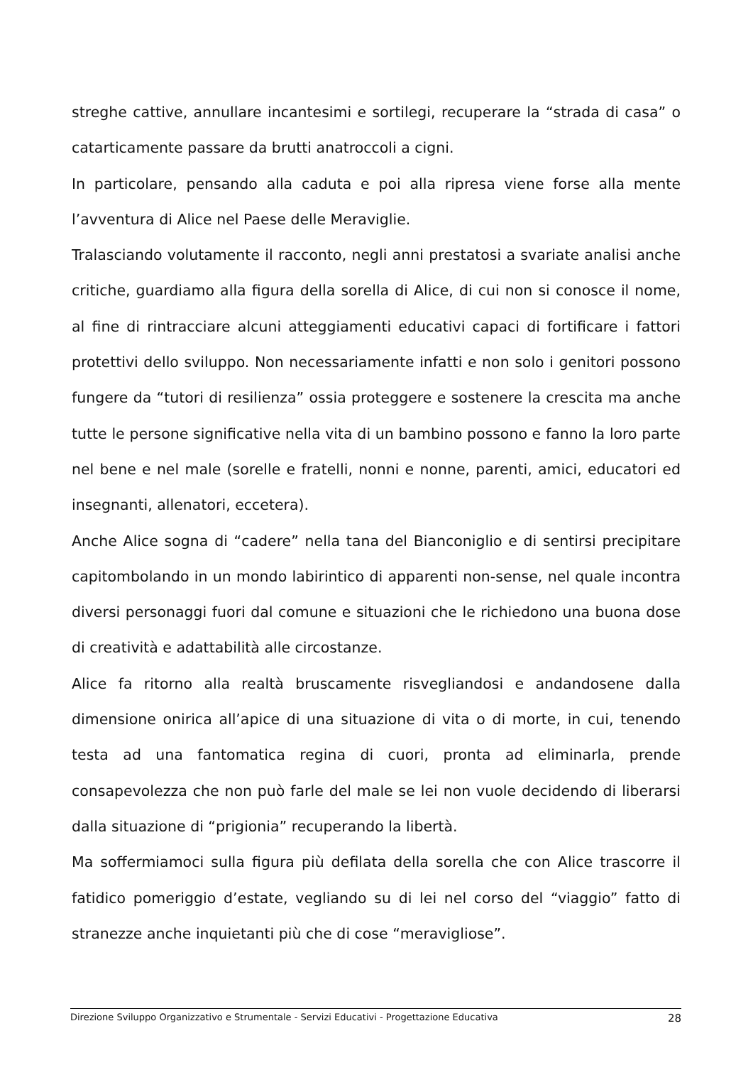streghe cattive, annullare incantesimi e sortilegi, recuperare la “strada di casa” o catarticamente passare da brutti anatroccoli a cigni.
In particolare, pensando alla caduta e poi alla ripresa viene forse alla mente l’avventura di Alice nel Paese delle Meraviglie.
Tralasciando volutamente il racconto, negli anni prestatosi a svariate analisi anche critiche, guardiamo alla figura della sorella di Alice, di cui non si conosce il nome, al fine di rintracciare alcuni atteggiamenti educativi capaci di fortificare i fattori protettivi dello sviluppo. Non necessariamente infatti e non solo i genitori possono fungere da “tutori di resilienza” ossia proteggere e sostenere la crescita ma anche tutte le persone significative nella vita di un bambino possono e fanno la loro parte nel bene e nel male (sorelle e fratelli, nonni e nonne, parenti, amici, educatori ed insegnanti, allenatori, eccetera).
Anche Alice sogna di “cadere” nella tana del Bianconiglio e di sentirsi precipitare capitombolando in un mondo labirintico di apparenti non-sense, nel quale incontra diversi personaggi fuori dal comune e situazioni che le richiedono una buona dose di creatività e adattabilità alle circostanze.
Alice fa ritorno alla realtà bruscamente risvegliandosi e andandosene dalla dimensione onirica all’apice di una situazione di vita o di morte, in cui, tenendo testa ad una fantomatica regina di cuori, pronta ad eliminarla, prende consapevolezza che non può farle del male se lei non vuole decidendo di liberarsi dalla situazione di “prigionia” recuperando la libertà.
Ma soffermiamoci sulla figura più defilata della sorella che con Alice trascorre il fatidico pomeriggio d’estate, vegliando su di lei nel corso del “viaggio” fatto di stranezze anche inquietanti più che di cose “meravigliose”.
Direzione Sviluppo Organizzativo e Strumentale - Servizi Educativi - Progettazione Educativa 28